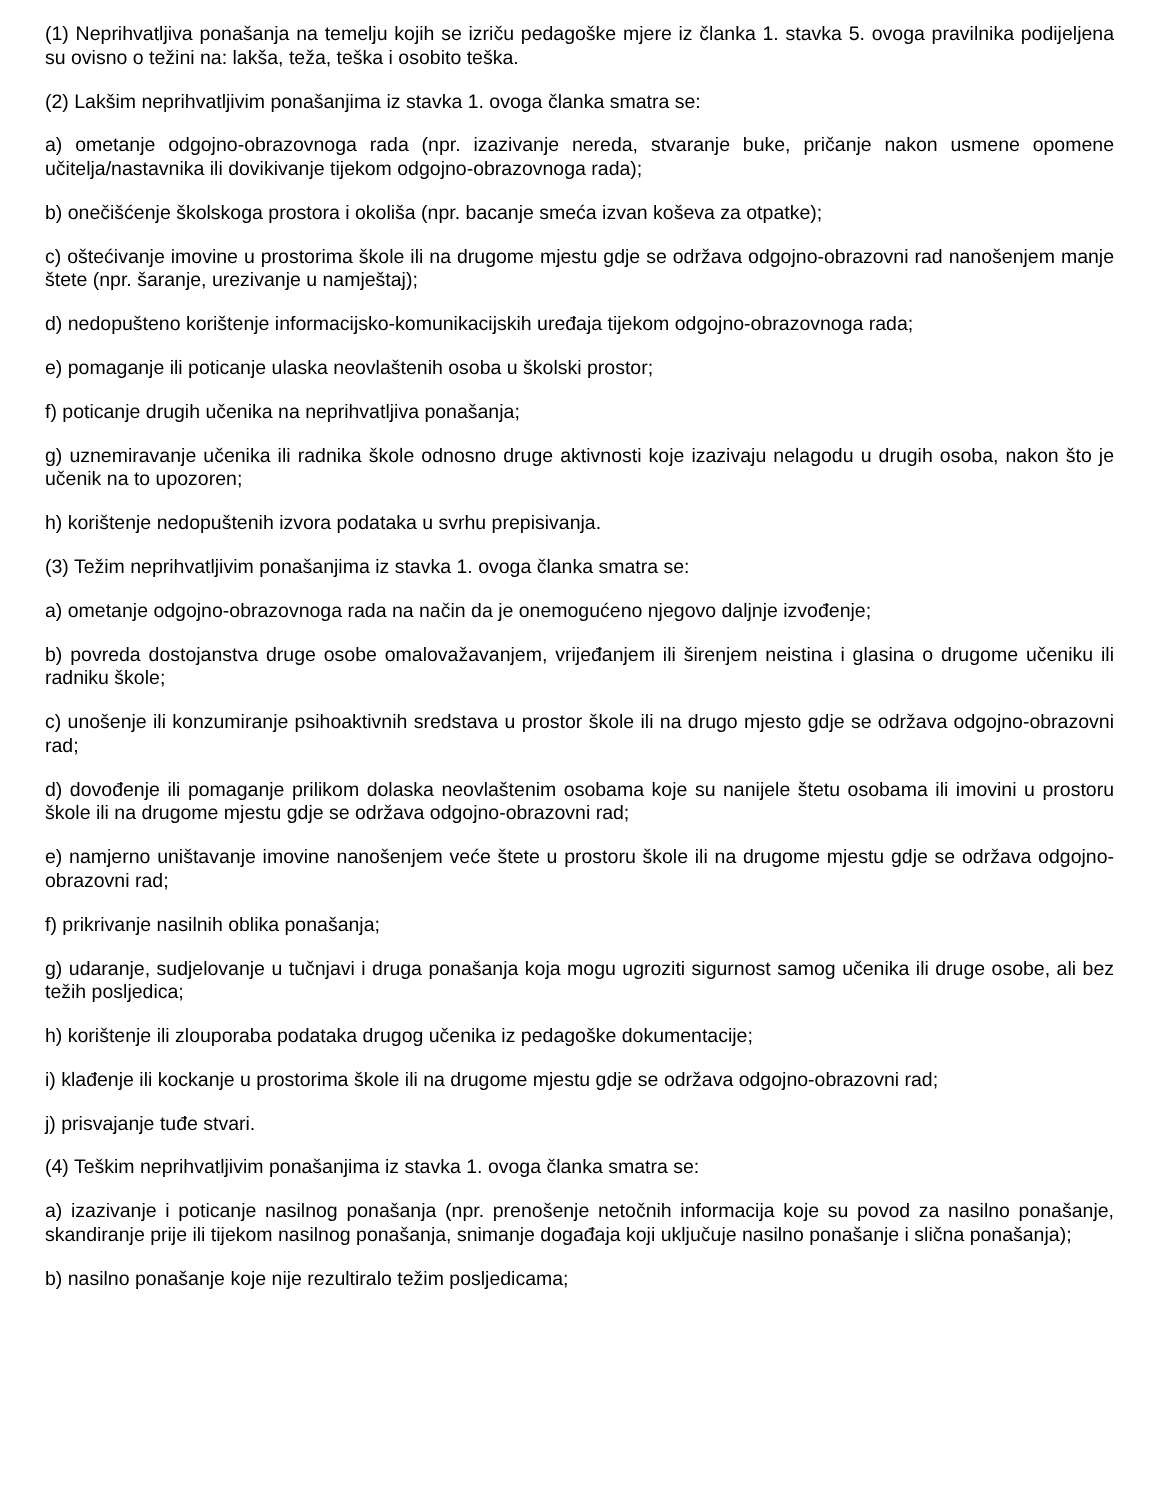(1) Neprihvatljiva ponašanja na temelju kojih se izriču pedagoške mjere iz članka 1. stavka 5. ovoga pravilnika podijeljena su ovisno o težini na: lakša, teža, teška i osobito teška.
(2) Lakšim neprihvatljivim ponašanjima iz stavka 1. ovoga članka smatra se:
a) ometanje odgojno-obrazovnoga rada (npr. izazivanje nereda, stvaranje buke, pričanje nakon usmene opomene učitelja/nastavnika ili dovikivanje tijekom odgojno-obrazovnoga rada);
b) onečišćenje školskoga prostora i okoliša (npr. bacanje smeća izvan koševa za otpatke);
c) oštećivanje imovine u prostorima škole ili na drugome mjestu gdje se održava odgojno-obrazovni rad nanošenjem manje štete (npr. šaranje, urezivanje u namještaj);
d) nedopušteno korištenje informacijsko-komunikacijskih uređaja tijekom odgojno-obrazovnoga rada;
e) pomaganje ili poticanje ulaska neovlaštenih osoba u školski prostor;
f) poticanje drugih učenika na neprihvatljiva ponašanja;
g) uznemiravanje učenika ili radnika škole odnosno druge aktivnosti koje izazivaju nelagodu u drugih osoba, nakon što je učenik na to upozoren;
h) korištenje nedopuštenih izvora podataka u svrhu prepisivanja.
(3) Težim neprihvatljivim ponašanjima iz stavka 1. ovoga članka smatra se:
a) ometanje odgojno-obrazovnoga rada na način da je onemogućeno njegovo daljnje izvođenje;
b) povreda dostojanstva druge osobe omalovažavanjem, vrijeđanjem ili širenjem neistina i glasina o drugome učeniku ili radniku škole;
c) unošenje ili konzumiranje psihoaktivnih sredstava u prostor škole ili na drugo mjesto gdje se održava odgojno-obrazovni rad;
d) dovođenje ili pomaganje prilikom dolaska neovlaštenim osobama koje su nanijele štetu osobama ili imovini u prostoru škole ili na drugome mjestu gdje se održava odgojno-obrazovni rad;
e) namjerno uništavanje imovine nanošenjem veće štete u prostoru škole ili na drugome mjestu gdje se održava odgojno-obrazovni rad;
f) prikrivanje nasilnih oblika ponašanja;
g) udaranje, sudjelovanje u tučnjavi i druga ponašanja koja mogu ugroziti sigurnost samog učenika ili druge osobe, ali bez težih posljedica;
h) korištenje ili zlouporaba podataka drugog učenika iz pedagoške dokumentacije;
i) klađenje ili kockanje u prostorima škole ili na drugome mjestu gdje se održava odgojno-obrazovni rad;
j) prisvajanje tuđe stvari.
(4) Teškim neprihvatljivim ponašanjima iz stavka 1. ovoga članka smatra se:
a) izazivanje i poticanje nasilnog ponašanja (npr. prenošenje netočnih informacija koje su povod za nasilno ponašanje, skandiranje prije ili tijekom nasilnog ponašanja, snimanje događaja koji uključuje nasilno ponašanje i slična ponašanja);
b) nasilno ponašanje koje nije rezultiralo težim posljedicama;